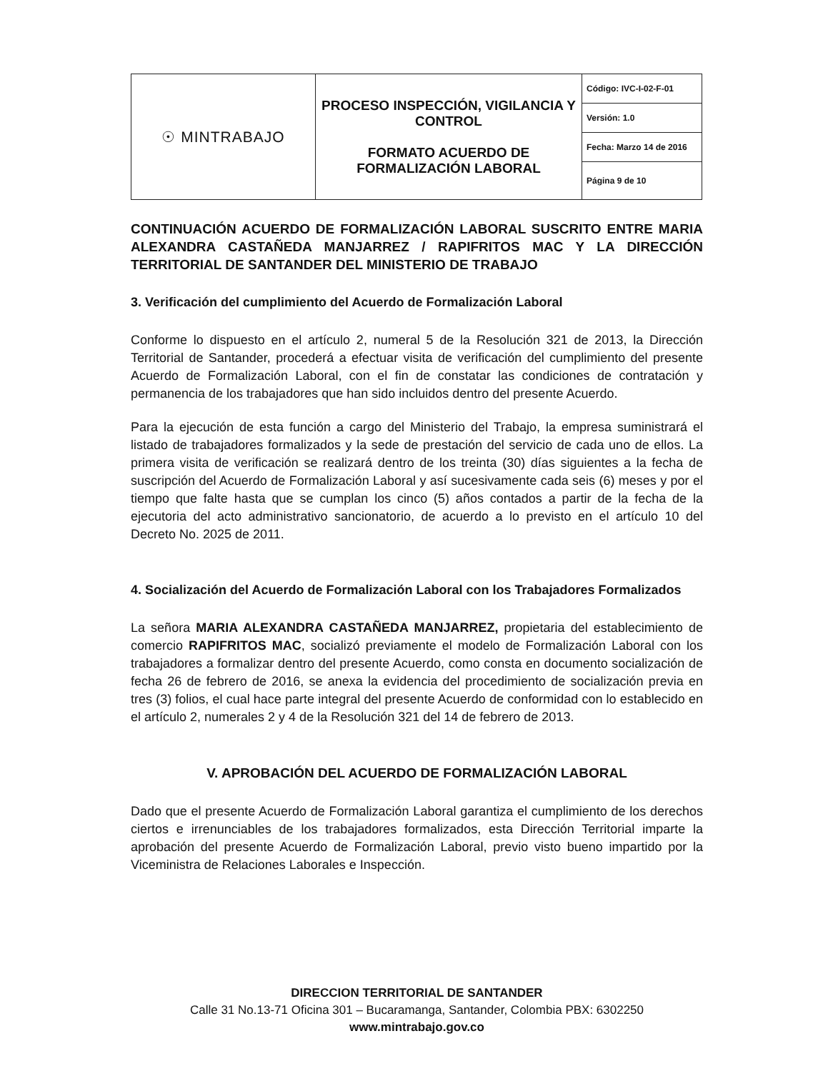| ☉ MINTRABAJO | PROCESO INSPECCIÓN, VIGILANCIA Y CONTROL FORMATO ACUERDO DE FORMALIZACIÓN LABORAL | Código: IVC-I-02-F-01 |
| | | Versión: 1.0 |
| | | Fecha: Marzo 14 de 2016 |
| | | Página 9 de 10 |
CONTINUACIÓN ACUERDO DE FORMALIZACIÓN LABORAL SUSCRITO ENTRE MARIA ALEXANDRA CASTAÑEDA MANJARREZ / RAPIFRITOS MAC Y LA DIRECCIÓN TERRITORIAL DE SANTANDER DEL MINISTERIO DE TRABAJO
3. Verificación del cumplimiento del Acuerdo de Formalización Laboral
Conforme lo dispuesto en el artículo 2, numeral 5 de la Resolución 321 de 2013, la Dirección Territorial de Santander, procederá a efectuar visita de verificación del cumplimiento del presente Acuerdo de Formalización Laboral, con el fin de constatar las condiciones de contratación y permanencia de los trabajadores que han sido incluidos dentro del presente Acuerdo.
Para la ejecución de esta función a cargo del Ministerio del Trabajo, la empresa suministrará el listado de trabajadores formalizados y la sede de prestación del servicio de cada uno de ellos. La primera visita de verificación se realizará dentro de los treinta (30) días siguientes a la fecha de suscripción del Acuerdo de Formalización Laboral y así sucesivamente cada seis (6) meses y por el tiempo que falte hasta que se cumplan los cinco (5) años contados a partir de la fecha de la ejecutoria del acto administrativo sancionatorio, de acuerdo a lo previsto en el artículo 10 del Decreto No. 2025 de 2011.
4. Socialización del Acuerdo de Formalización Laboral con los Trabajadores Formalizados
La señora MARIA ALEXANDRA CASTAÑEDA MANJARREZ, propietaria del establecimiento de comercio RAPIFRITOS MAC, socializó previamente el modelo de Formalización Laboral con los trabajadores a formalizar dentro del presente Acuerdo, como consta en documento socialización de fecha 26 de febrero de 2016, se anexa la evidencia del procedimiento de socialización previa en tres (3) folios, el cual hace parte integral del presente Acuerdo de conformidad con lo establecido en el artículo 2, numerales 2 y 4 de la Resolución 321 del 14 de febrero de 2013.
V. APROBACIÓN DEL ACUERDO DE FORMALIZACIÓN LABORAL
Dado que el presente Acuerdo de Formalización Laboral garantiza el cumplimiento de los derechos ciertos e irrenunciables de los trabajadores formalizados, esta Dirección Territorial imparte la aprobación del presente Acuerdo de Formalización Laboral, previo visto bueno impartido por la Viceministra de Relaciones Laborales e Inspección.
DIRECCION TERRITORIAL DE SANTANDER
Calle 31 No.13-71 Oficina 301 – Bucaramanga, Santander, Colombia PBX: 6302250
www.mintrabajo.gov.co